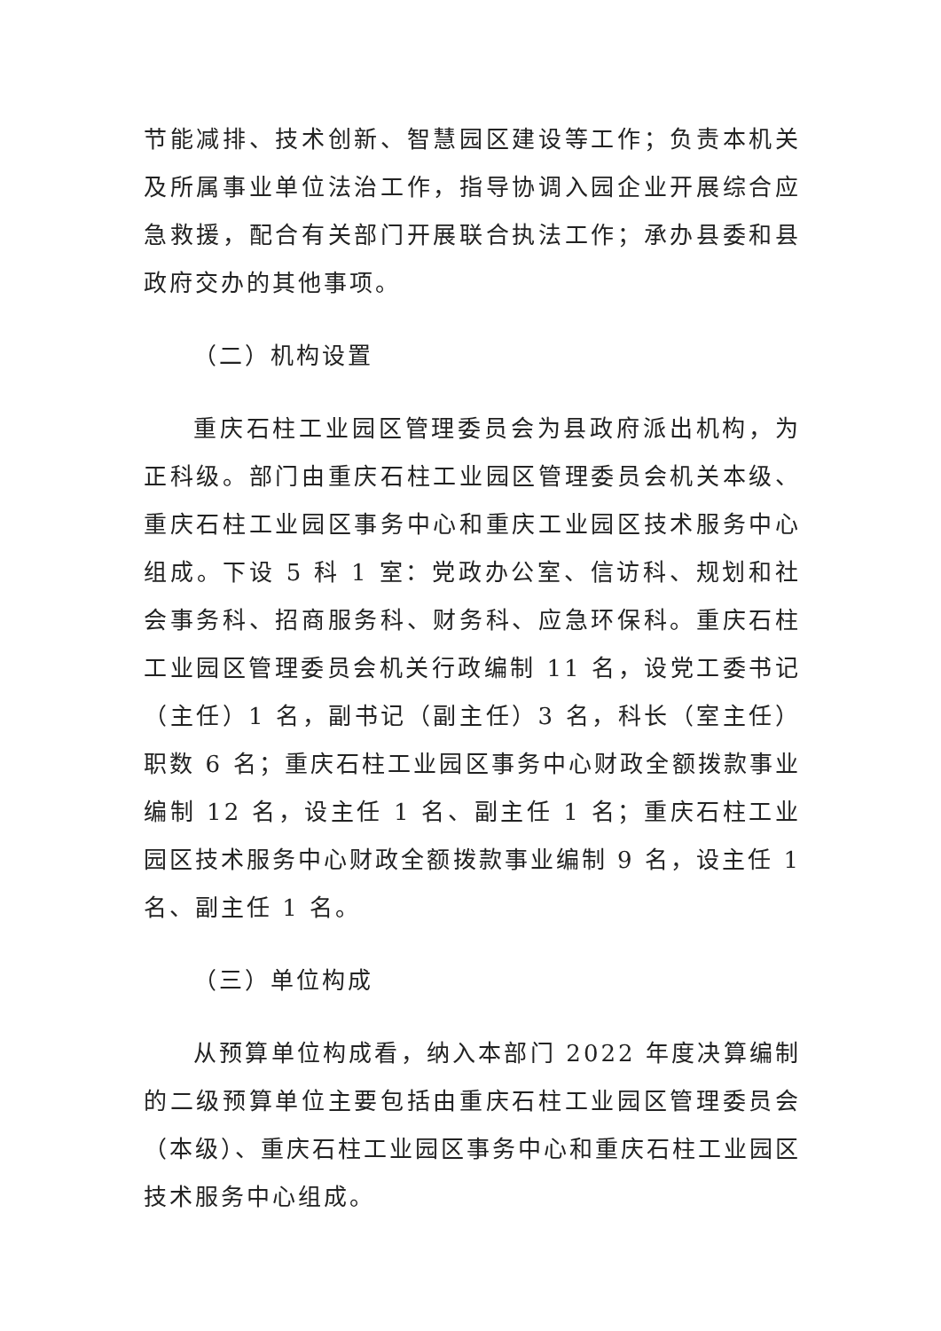节能减排、技术创新、智慧园区建设等工作；负责本机关及所属事业单位法治工作，指导协调入园企业开展综合应急救援，配合有关部门开展联合执法工作；承办县委和县政府交办的其他事项。
（二）机构设置
重庆石柱工业园区管理委员会为县政府派出机构，为正科级。部门由重庆石柱工业园区管理委员会机关本级、重庆石柱工业园区事务中心和重庆工业园区技术服务中心组成。下设 5 科 1 室：党政办公室、信访科、规划和社会事务科、招商服务科、财务科、应急环保科。重庆石柱工业园区管理委员会机关行政编制 11 名，设党工委书记（主任）1 名，副书记（副主任）3 名，科长（室主任）职数 6 名；重庆石柱工业园区事务中心财政全额拨款事业编制 12 名，设主任 1 名、副主任 1 名；重庆石柱工业园区技术服务中心财政全额拨款事业编制 9 名，设主任 1 名、副主任 1 名。
（三）单位构成
从预算单位构成看，纳入本部门 2022 年度决算编制的二级预算单位主要包括由重庆石柱工业园区管理委员会（本级）、重庆石柱工业园区事务中心和重庆石柱工业园区技术服务中心组成。